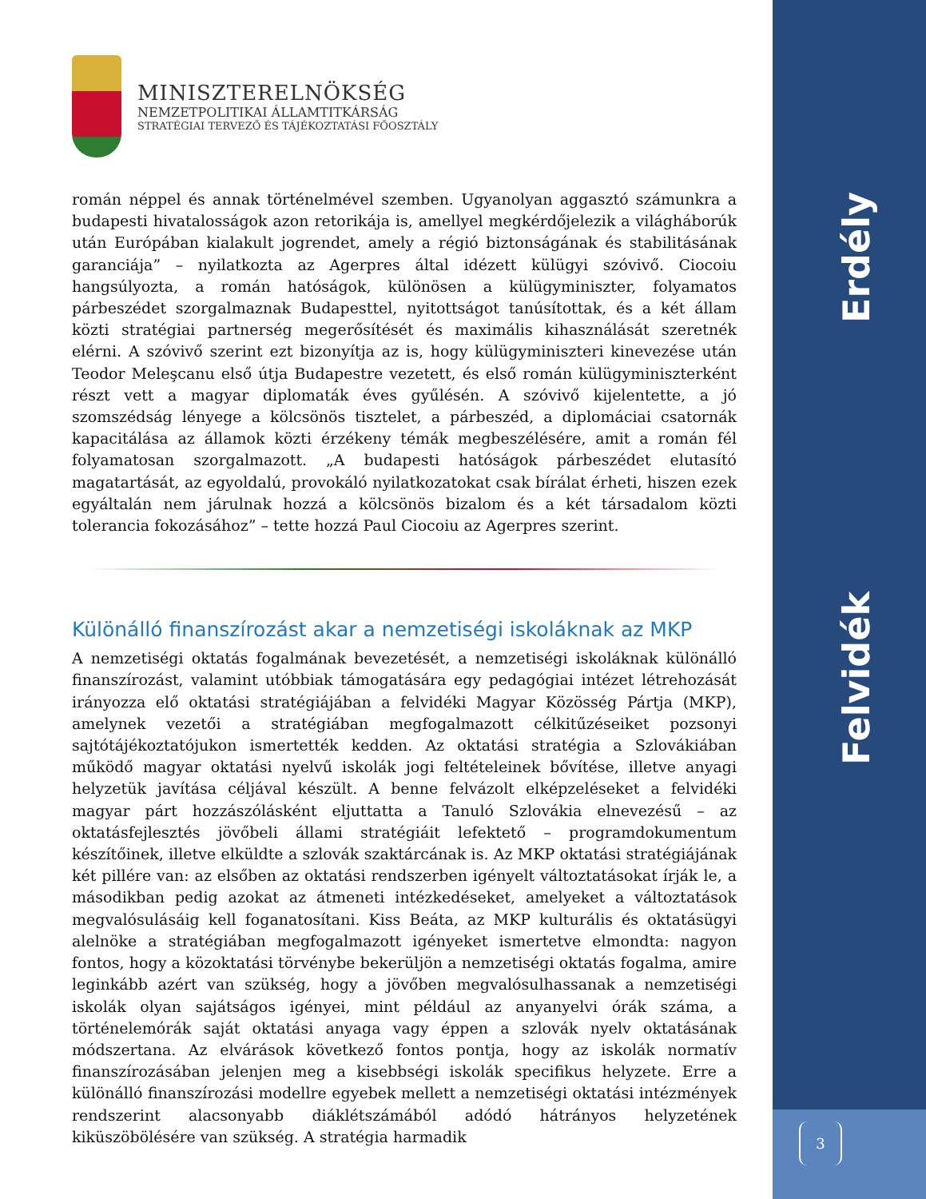MINISZTERELNÖKSÉG
NEMZETPOLITIKAI ÁLLAMTITKÁRSÁG
STRATÉGIAI TERVEZŐ ÉS TÁJÉKOZTATÁSI FŐOSZTÁLY
román néppel és annak történelmével szemben. Ugyanolyan aggasztó számunkra a budapesti hivatalosságok azon retorikája is, amellyel megkérdőjelezik a világháborúk után Európában kialakult jogrendet, amely a régió biztonságának és stabilitásának garanciája” – nyilatkozta az Agerpres által idézett külügyi szóvivő. Ciocoiu hangsúlyozta, a román hatóságok, különösen a külügyminiszter, folyamatos párbeszédet szorgalmaznak Budapesttel, nyitottságot tanúsítottak, és a két állam közti stratégiai partnerség megerősítését és maximális kihasználását szeretnék elérni. A szóvivő szerint ezt bizonyítja az is, hogy külügyminiszteri kinevezése után Teodor Meleşcanu első útja Budapestre vezetett, és első román külügyminiszterként részt vett a magyar diplomaták éves gyűlésén. A szóvivő kijelentette, a jó szomszédság lényege a kölcsönös tisztelet, a párbeszéd, a diplomáciai csatornák kapacitálása az államok közti érzékeny témák megbeszélésére, amit a román fél folyamatosan szorgalmazott. „A budapesti hatóságok párbeszédet elutasító magatartását, az egyoldalú, provokáló nyilatkozatokat csak bírálat érheti, hiszen ezek egyáltalán nem járulnak hozzá a kölcsönös bizalom és a két társadalom közti tolerancia fokozásához” – tette hozzá Paul Ciocoiu az Agerpres szerint.
Különálló finanszírozást akar a nemzetiségi iskoláknak az MKP
A nemzetiségi oktatás fogalmának bevezetését, a nemzetiségi iskoláknak különálló finanszírozást, valamint utóbbiak támogatására egy pedagógiai intézet létrehozását irányozza elő oktatási stratégiájában a felvidéki Magyar Közösség Pártja (MKP), amelynek vezetői a stratégiában megfogalmazott célkitűzéseiket pozsonyi sajtótájékoztatójukon ismertették kedden. Az oktatási stratégia a Szlovákiában működő magyar oktatási nyelvű iskolák jogi feltételeinek bővítése, illetve anyagi helyzetük javítása céljával készült. A benne felvázolt elképzeléseket a felvidéki magyar párt hozzászólásként eljuttatta a Tanuló Szlovákia elnevezésű – az oktatásfejlesztés jövőbeli állami stratégiáit lefektető – programdokumentum készítőinek, illetve elküldte a szlovák szaktárcának is. Az MKP oktatási stratégiájának két pillére van: az elsőben az oktatási rendszerben igényelt változtatásokat írják le, a másodikban pedig azokat az átmeneti intézkedéseket, amelyeket a változtatások megvalósulásáig kell foganatosítani. Kiss Beáta, az MKP kulturális és oktatásügyi alelnöke a stratégiában megfogalmazott igényeket ismertetve elmondta: nagyon fontos, hogy a közoktatási törvénybe bekerüljön a nemzetiségi oktatás fogalma, amire leginkább azért van szükség, hogy a jövőben megvalósulhassanak a nemzetiségi iskolák olyan sajátságos igényei, mint például az anyanyelvi órák száma, a történelemórák saját oktatási anyaga vagy éppen a szlovák nyelv oktatásának módszertana. Az elvárások következő fontos pontja, hogy az iskolák normatív finanszírozásában jelenjen meg a kisebbségi iskolák specifikus helyzete. Erre a különálló finanszírozási modellre egyebek mellett a nemzetiségi oktatási intézmények rendszerint alacsonyabb diáklétszámából adódó hátrányos helyzetének kiküszöbölésére van szükség. A stratégia harmadik
Erdély
Felvidék
3